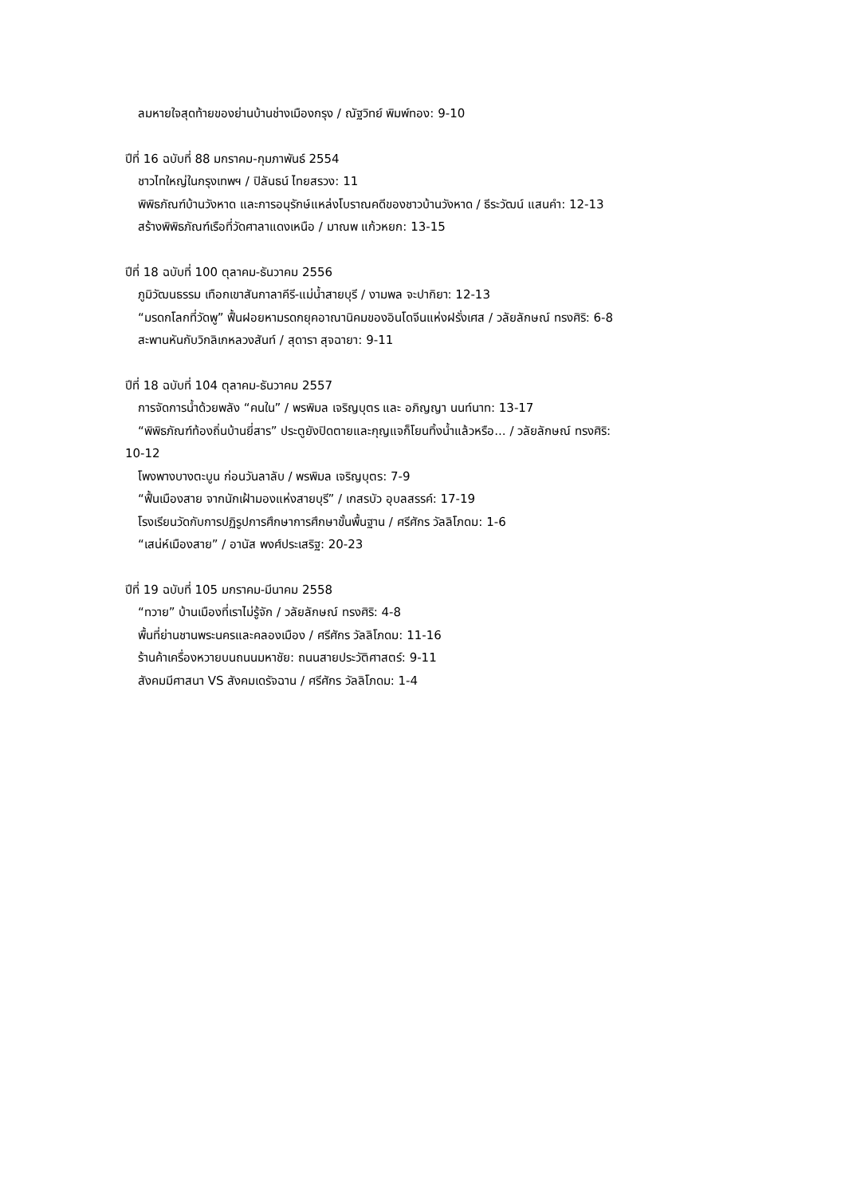ลมหายใจสุดท้ายของย่านบ้านช่างเมืองกรุง / ณัฐวิทย์ พิมพ์ทอง: 9-10
ปีที่ 16 ฉบับที่ 88 มกราคม-กุมภาพันธ์ 2554
ชาวไทใหญ่ในกรุงเทพฯ / ปิลันธน์ ไทยสรวง: 11
พิพิธภัณฑ์บ้านวังหาด และการอนุรักษ์แหล่งโบราณคดีของชาวบ้านวังหาด / ธีระวัฒน์ แสนคำ: 12-13
สร้างพิพิธภัณฑ์เรือที่วัดศาลาแดงเหนือ / มาณพ แก้วหยก: 13-15
ปีที่ 18 ฉบับที่ 100 ตุลาคม-ธันวาคม 2556
ภูมิวัฒนธรรม เทือกเขาสันกาลาคีรี-แม่น้ำสายบุรี / งามพล จะปากิยา: 12-13
“มรดกโลกที่วัดพู” ฟื้นฝอยหามรดกยุคอาณานิคมของอินโดจีนแห่งฝรั่งเศส / วลัยลักษณ์ ทรงศิริ: 6-8
สะพานหันกับวิกลิเกหลวงสันท์ / สุดารา สุจฉายา: 9-11
ปีที่ 18 ฉบับที่ 104 ตุลาคม-ธันวาคม 2557
การจัดการน้ำด้วยพลัง “คนใน” / พรพิมล เจริญบุตร และ อภิญญา นนท์นาท: 13-17
“พิพิธภัณฑ์ท้องถิ่นบ้านยี่สาร” ประตูยังปิดตายและกุญแจก็โยนทิ้งน้ำแล้วหรือ... / วลัยลักษณ์ ทรงศิริ:
10-12
โพงพางบางตะบูน ก่อนวันลาลับ / พรพิมล เจริญบุตร: 7-9
“ฟื้นเมืองสาย จากนักเฝ้ามองแห่งสายบุรี” / เกสรบัว อุบลสรรค์: 17-19
โรงเรียนวัดกับการปฏิรูปการศึกษาการศึกษาขั้นพื้นฐาน / ศรีศักร วัลลิโภดม: 1-6
“เสน่ห์เมืองสาย” / อานัส พงศ์ประเสริฐ: 20-23
ปีที่ 19 ฉบับที่ 105 มกราคม-มีนาคม 2558
“ทวาย” บ้านเมืองที่เราไม่รู้จัก / วลัยลักษณ์ ทรงศิริ: 4-8
พื้นที่ย่านชานพระนครและคลองเมือง / ศรีศักร วัลลิโภดม: 11-16
ร้านค้าเครื่องหวายบนถนนมหาชัย: ถนนสายประวัติศาสตร์: 9-11
สังคมมีศาสนา VS สังคมเดรัจฉาน / ศรีศักร วัลลิโภดม: 1-4